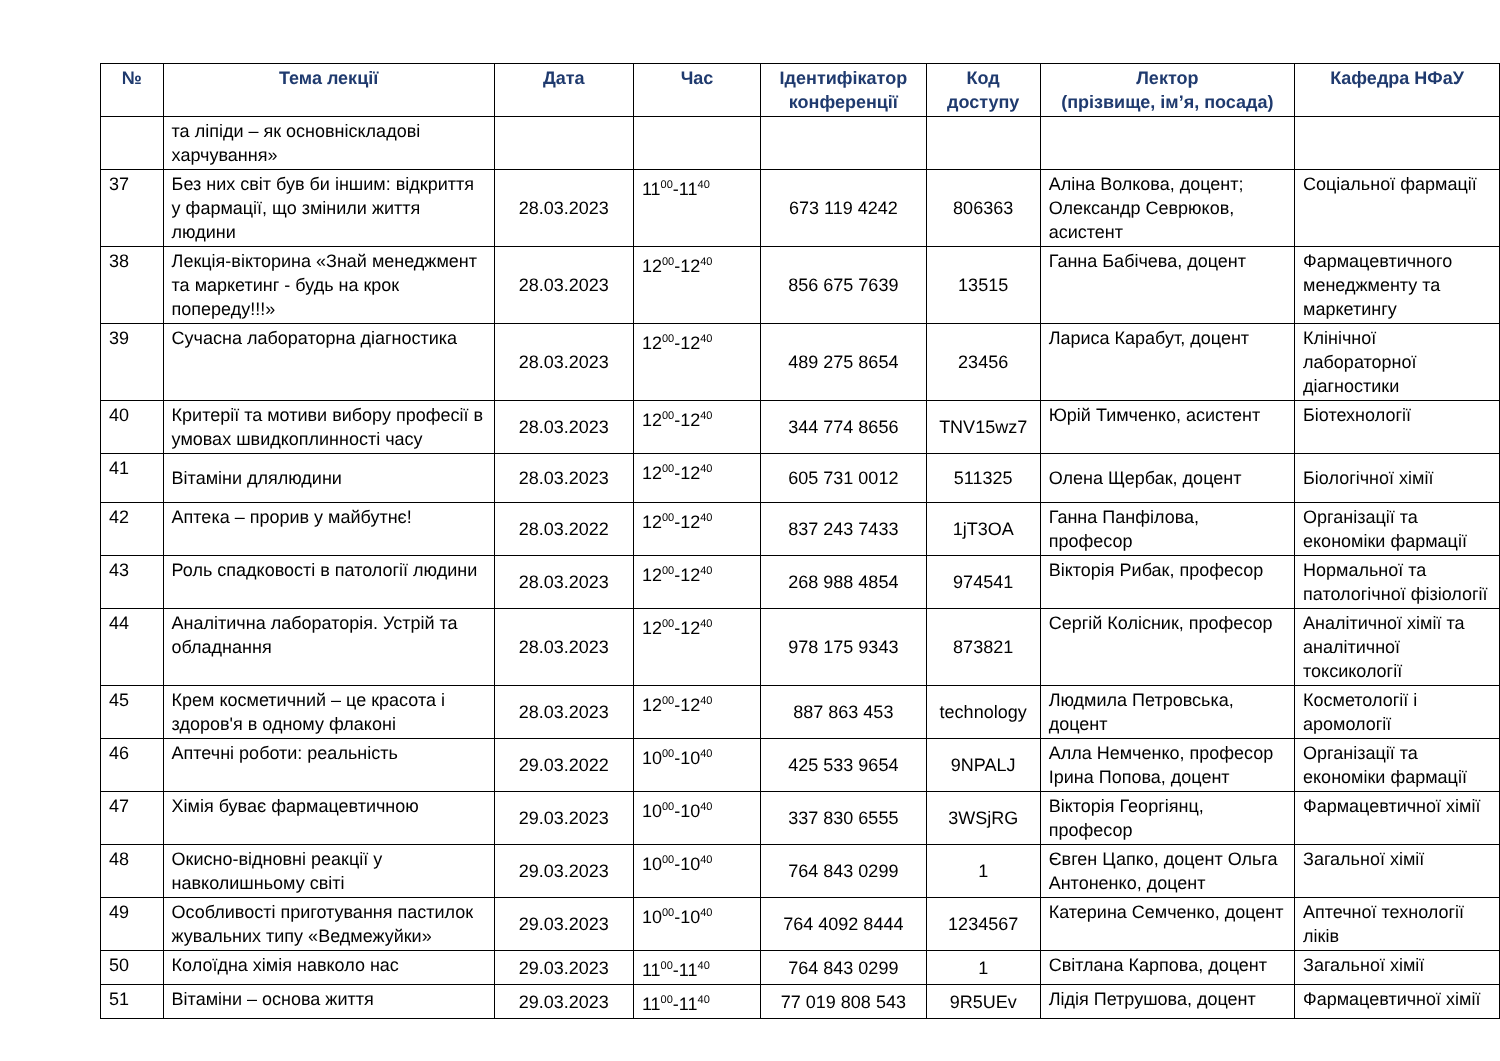| № | Тема лекції | Дата | Час | Ідентифікатор конференції | Код доступу | Лектор (прізвище, ім’я, посада) | Кафедра НФаУ |
| --- | --- | --- | --- | --- | --- | --- | --- |
| | та ліпіди – як основніскладові харчування» | | | | | | |
| 37 | Без них світ був би іншим: відкриття у фармації, що змінили життя людини | 28.03.2023 | 11<sup>00</sup>-11<sup>40</sup> | 673 119 4242 | 806363 | Аліна Волкова, доцент; Олександр Севрюков, асистент | Соціальної фармації |
| 38 | Лекція-вікторина «Знай менеджмент та маркетинг - будь на крок попереду!!!» | 28.03.2023 | 12<sup>00</sup>-12<sup>40</sup> | 856 675 7639 | 13515 | Ганна Бабічева, доцент | Фармацевтичного менеджменту та маркетингу |
| 39 | Сучасна лабораторна діагностика | 28.03.2023 | 12<sup>00</sup>-12<sup>40</sup> | 489 275 8654 | 23456 | Лариса Карабут, доцент | Клінічної лабораторної діагностики |
| 40 | Критерії та мотиви вибору професії в умовах швидкоплинності часу | 28.03.2023 | 12<sup>00</sup>-12<sup>40</sup> | 344 774 8656 | TNV15wz7 | Юрій Тимченко, асистент | Біотехнології |
| 41 | Вітаміни длялюдини | 28.03.2023 | 12<sup>00</sup>-12<sup>40</sup> | 605 731 0012 | 511325 | Олена Щербак, доцент | Біологічної хімії |
| 42 | Аптека – прорив у майбутнє! | 28.03.2022 | 12<sup>00</sup>-12<sup>40</sup> | 837 243 7433 | 1jT3OA | Ганна Панфілова, професор | Організації та економіки фармації |
| 43 | Роль спадковості в патології людини | 28.03.2023 | 12<sup>00</sup>-12<sup>40</sup> | 268 988 4854 | 974541 | Вікторія Рибак, професор | Нормальної та патологічної фізіології |
| 44 | Аналітична лабораторія. Устрій та обладнання | 28.03.2023 | 12<sup>00</sup>-12<sup>40</sup> | 978 175 9343 | 873821 | Сергій Колісник, професор | Аналітичної хімії та аналітичної токсикології |
| 45 | Крем косметичний – це красота і здоров'я в одному флаконі | 28.03.2023 | 12<sup>00</sup>-12<sup>40</sup> | 887 863 453 | technology | Людмила Петровська, доцент | Косметології і аромології |
| 46 | Аптечні роботи: реальність | 29.03.2022 | 10<sup>00</sup>-10<sup>40</sup> | 425 533 9654 | 9NPALJ | Алла Немченко, професор Ірина Попова, доцент | Організації та економіки фармації |
| 47 | Хімія буває фармацевтичною | 29.03.2023 | 10<sup>00</sup>-10<sup>40</sup> | 337 830 6555 | 3WSjRG | Вікторія Георгіянц, професор | Фармацевтичної хімії |
| 48 | Окисно-відновні реакції у навколишньому світі | 29.03.2023 | 10<sup>00</sup>-10<sup>40</sup> | 764 843 0299 | 1 | Євген Цапко, доцент Ольга Антоненко, доцент | Загальної хімії |
| 49 | Особливості приготування пастилок жувальних типу «Ведмежуйки» | 29.03.2023 | 10<sup>00</sup>-10<sup>40</sup> | 764 4092 8444 | 1234567 | Катерина Семченко, доцент | Аптечної технології ліків |
| 50 | Колоїдна хімія навколо нас | 29.03.2023 | 11<sup>00</sup>-11<sup>40</sup> | 764 843 0299 | 1 | Світлана Карпова, доцент | Загальної хімії |
| 51 | Вітаміни – основа життя | 29.03.2023 | 11<sup>00</sup>-11<sup>40</sup> | 77 019 808 543 | 9R5UEv | Лідія Петрушова, доцент | Фармацевтичної хімії |